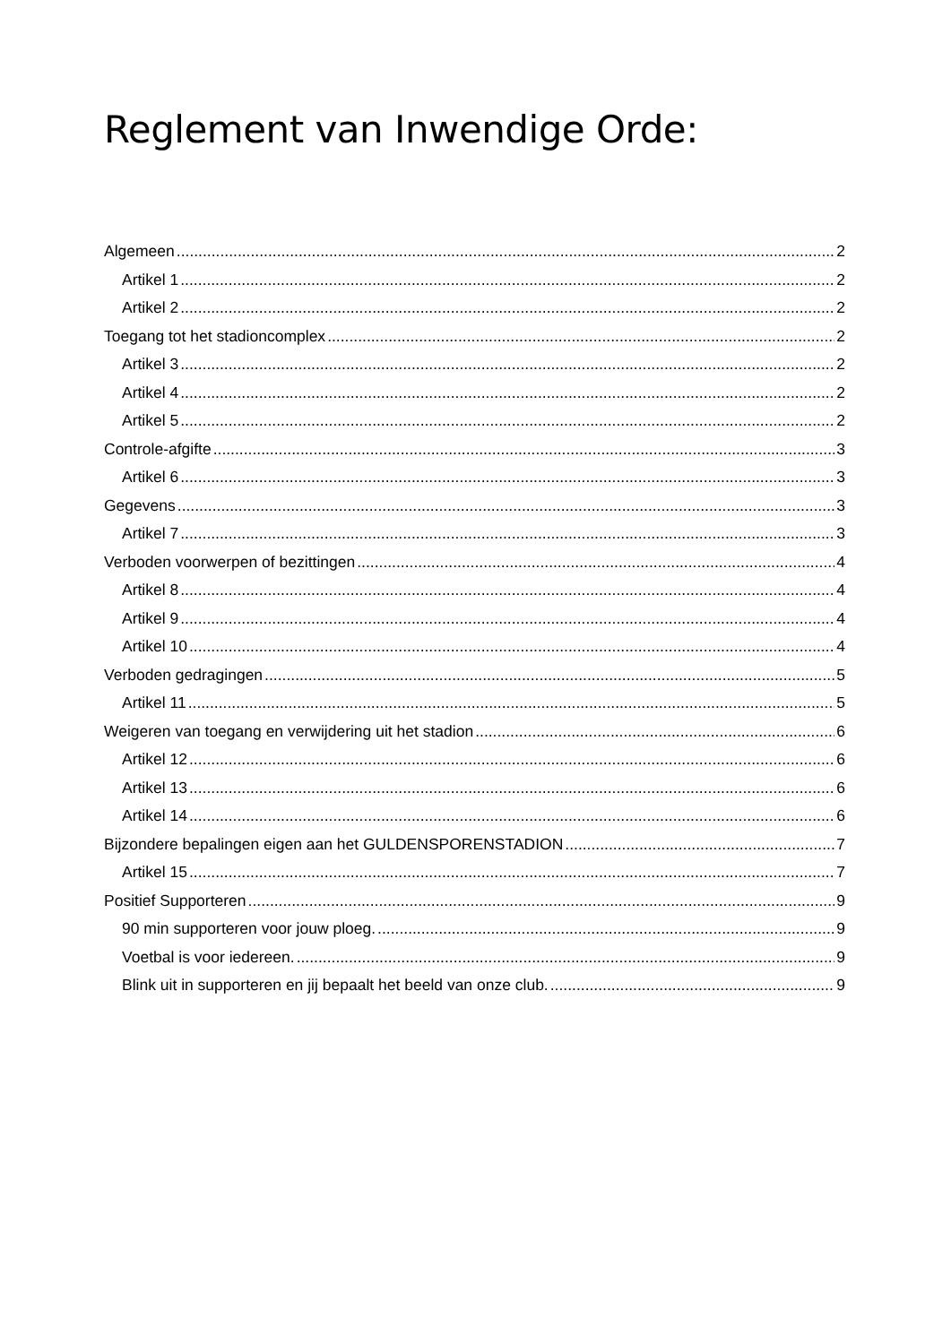Reglement van Inwendige Orde:
Algemeen 2
Artikel 1 2
Artikel 2 2
Toegang tot het stadioncomplex 2
Artikel 3 2
Artikel 4 2
Artikel 5 2
Controle-afgifte 3
Artikel 6 3
Gegevens 3
Artikel 7 3
Verboden voorwerpen of bezittingen 4
Artikel 8 4
Artikel 9 4
Artikel 10 4
Verboden gedragingen 5
Artikel 11 5
Weigeren van toegang en verwijdering uit het stadion 6
Artikel 12 6
Artikel 13 6
Artikel 14 6
Bijzondere bepalingen eigen aan het GULDENSPORENSTADION 7
Artikel 15 7
Positief Supporteren 9
90 min supporteren voor jouw ploeg. 9
Voetbal is voor iedereen. 9
Blink uit in supporteren en jij bepaalt het beeld van onze club. 9